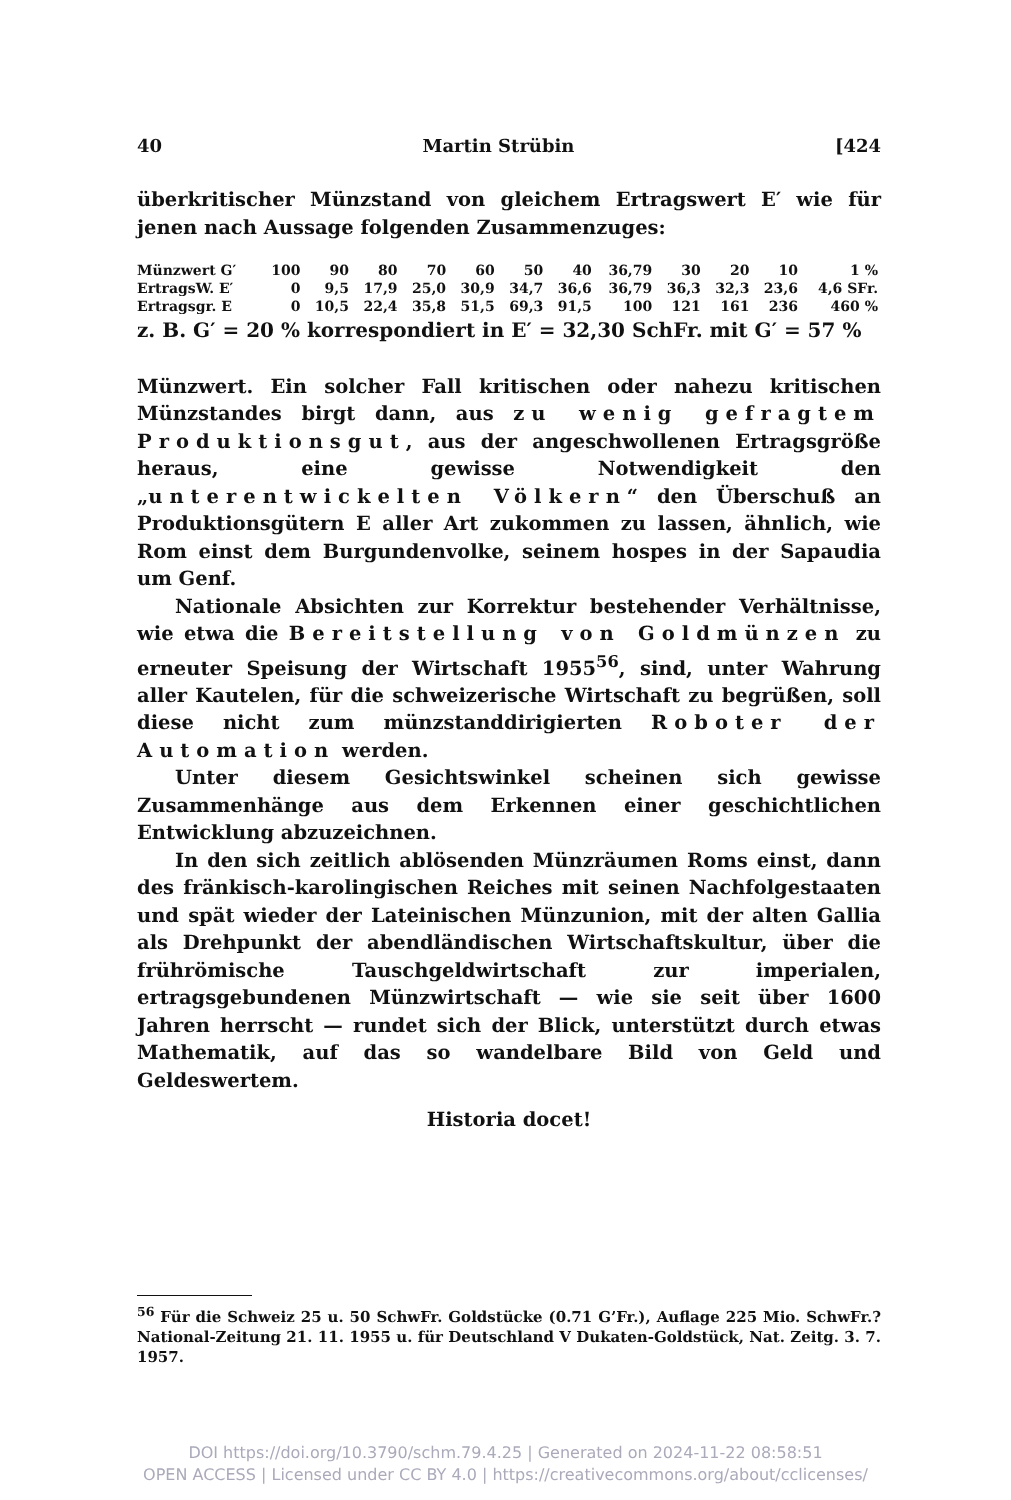40 Martin Strübin [424
überkritischer Münzstand von gleichem Ertragswert E′ wie für jenen nach Aussage folgenden Zusammenzuges:
| Münzwert G′ | 100 | 90 | 80 | 70 | 60 | 50 | 40 | 36,79 | 30 | 20 | 10 | 1 % |
| ErtragsW. E′ | 0 | 9,5 | 17,9 | 25,0 | 30,9 | 34,7 | 36,6 | 36,79 | 36,3 | 32,3 | 23,6 | 4,6 SFr. |
| Ertragsgr. E | 0 | 10,5 | 22,4 | 35,8 | 51,5 | 69,3 | 91,5 | 100 | 121 | 161 | 236 | 460 % |
z. B. G′ = 20 % korrespondiert in E′ = 32,30 SchFr. mit G′ = 57 %
Münzwert. Ein solcher Fall kritischen oder nahezu kritischen Münzstandes birgt dann, aus zu wenig gefragtem Produktionsgut, aus der angeschwollenen Ertragsgröße heraus, eine gewisse Notwendigkeit den „unterentwickelten Völkern“ den Überschuß an Produktionsgütern E aller Art zukommen zu lassen, ähnlich, wie Rom einst dem Burgundenvolke, seinem hospes in der Sapaudia um Genf.
Nationale Absichten zur Korrektur bestehender Verhältnisse, wie etwa die Bereitstellung von Goldmünzen zu erneuter Speisung der Wirtschaft 1955<sup>56</sup>, sind, unter Wahrung aller Kautelen, für die schweizerische Wirtschaft zu begrüßen, soll diese nicht zum münzstanddirigierten Roboter der Automation werden.
Unter diesem Gesichtswinkel scheinen sich gewisse Zusammenhänge aus dem Erkennen einer geschichtlichen Entwicklung abzuzeichnen.
In den sich zeitlich ablösenden Münzräumen Roms einst, dann des fränkisch-karolingischen Reiches mit seinen Nachfolgestaaten und spät wieder der Lateinischen Münzunion, mit der alten Gallia als Drehpunkt der abendländischen Wirtschaftskultur, über die frührömische Tauschgeldwirtschaft zur imperialen, ertragsgebundenen Münzwirtschaft — wie sie seit über 1600 Jahren herrscht — rundet sich der Blick, unterstützt durch etwas Mathematik, auf das so wandelbare Bild von Geld und Geldeswertem.
Historia docet!
<sup>56</sup> Für die Schweiz 25 u. 50 SchwFr. Goldstücke (0.71 G’Fr.), Auflage 225 Mio. SchwFr.? National-Zeitung 21. 11. 1955 u. für Deutschland V Dukaten-Goldstück, Nat. Zeitg. 3. 7. 1957.
DOI https://doi.org/10.3790/schm.79.4.25 | Generated on 2024-11-22 08:58:51
OPEN ACCESS | Licensed under CC BY 4.0 | https://creativecommons.org/about/cclicenses/